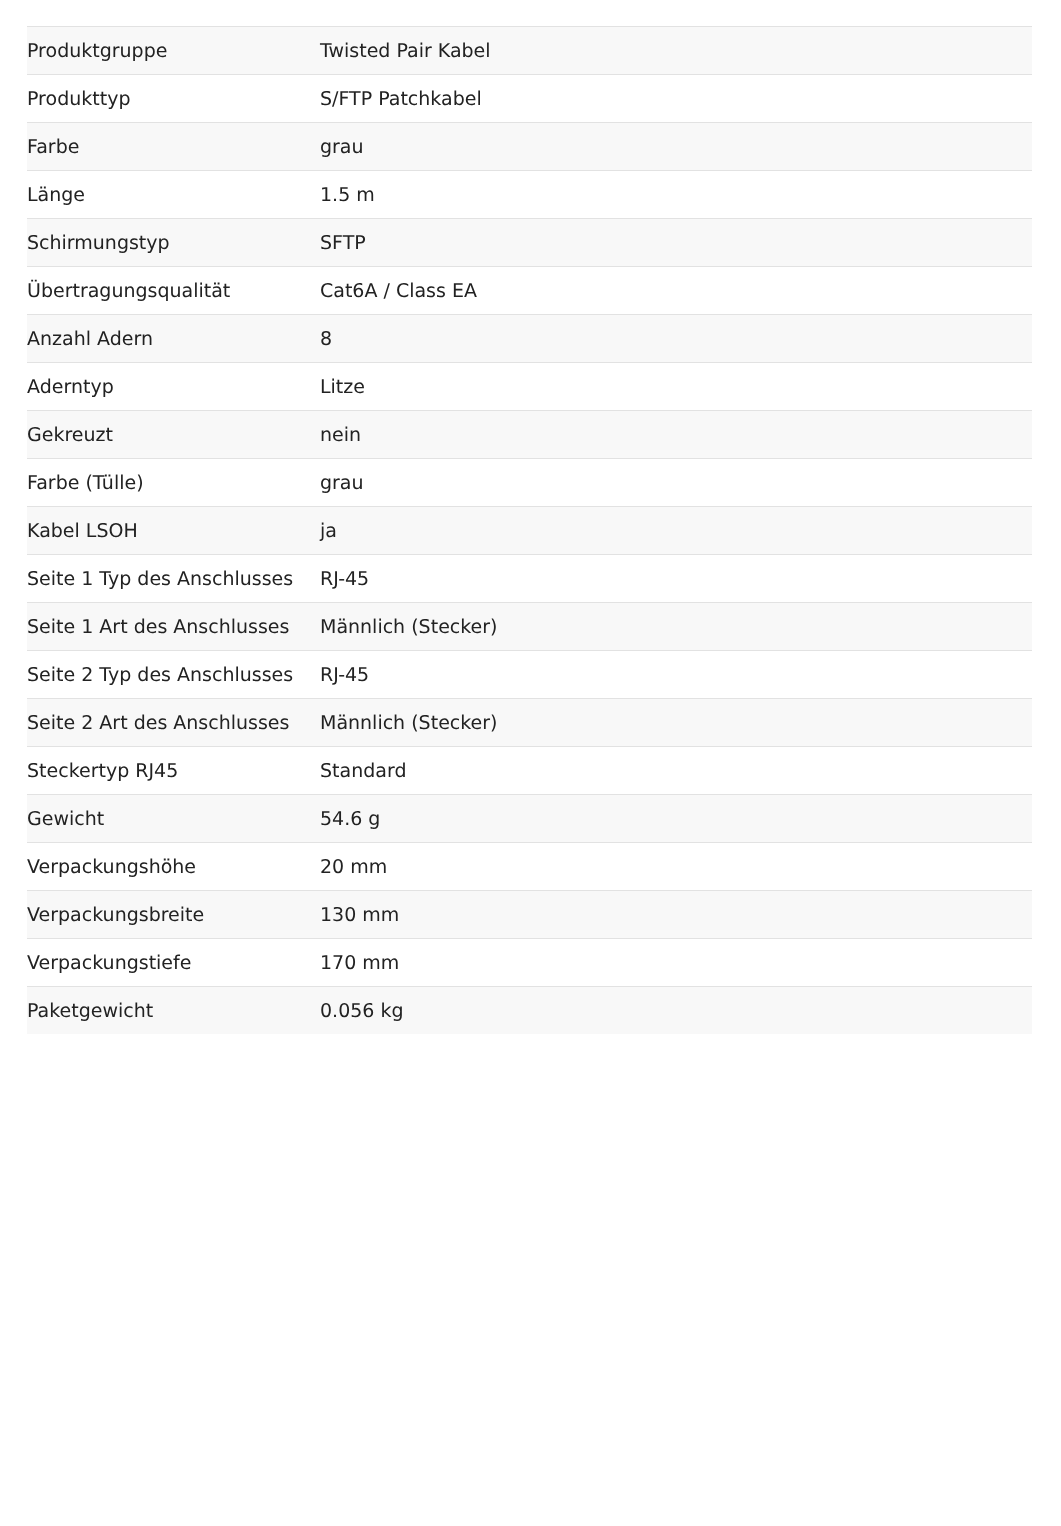| Produktgruppe | Twisted Pair Kabel |
| Produkttyp | S/FTP Patchkabel |
| Farbe | grau |
| Länge | 1.5 m |
| Schirmungstyp | SFTP |
| Übertragungsqualität | Cat6A / Class EA |
| Anzahl Adern | 8 |
| Aderntyp | Litze |
| Gekreuzt | nein |
| Farbe (Tülle) | grau |
| Kabel LSOH | ja |
| Seite 1 Typ des Anschlusses | RJ-45 |
| Seite 1 Art des Anschlusses | Männlich (Stecker) |
| Seite 2 Typ des Anschlusses | RJ-45 |
| Seite 2 Art des Anschlusses | Männlich (Stecker) |
| Steckertyp RJ45 | Standard |
| Gewicht | 54.6 g |
| Verpackungshöhe | 20 mm |
| Verpackungsbreite | 130 mm |
| Verpackungstiefe | 170 mm |
| Paketgewicht | 0.056 kg |